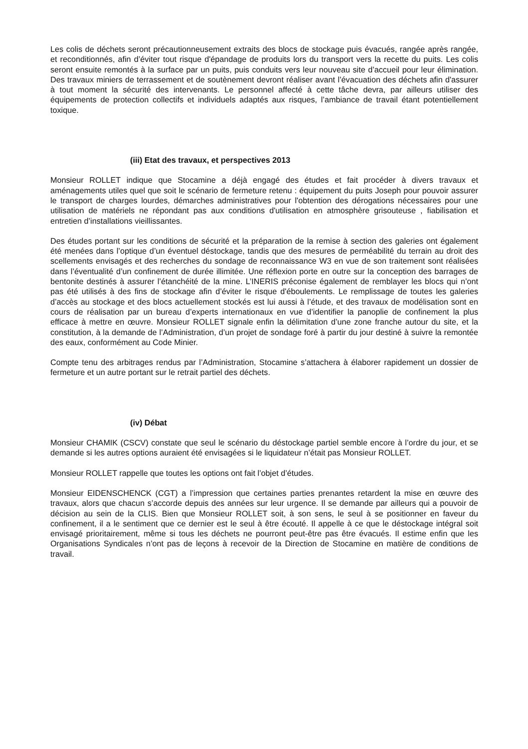Les colis de déchets seront précautionneusement extraits des blocs de stockage puis évacués, rangée après rangée, et reconditionnés, afin d’éviter tout risque d'épandage de produits lors du transport vers la recette du puits. Les colis seront ensuite remontés à la surface par un puits, puis conduits vers leur nouveau site d’accueil pour leur élimination. Des travaux miniers de terrassement et de soutènement devront réaliser avant l’évacuation des déchets afin d'assurer à tout moment la sécurité des intervenants. Le personnel affecté à cette tâche devra, par ailleurs utiliser des équipements de protection collectifs et individuels adaptés aux risques, l’ambiance de travail étant potentiellement toxique.
(iii) Etat des travaux, et perspectives 2013
Monsieur ROLLET indique que Stocamine a déjà engagé des études et fait procéder à divers travaux et aménagements utiles quel que soit le scénario de fermeture retenu : équipement du puits Joseph pour pouvoir assurer le transport de charges lourdes, démarches administratives pour l'obtention des dérogations nécessaires pour une utilisation de matériels ne répondant pas aux conditions d'utilisation en atmosphère grisouteuse , fiabilisation et entretien d’installations vieillissantes.
Des études portant sur les conditions de sécurité et la préparation de la remise à section des galeries ont également été menées dans l’optique d’un éventuel déstockage, tandis que des mesures de perméabilité du terrain au droit des scellements envisagés et des recherches du sondage de reconnaissance W3 en vue de son traitement sont réalisées dans l’éventualité d’un confinement de durée illimitée. Une réflexion porte en outre sur la conception des barrages de bentonite destinés à assurer l’étanchéité de la mine. L’INERIS préconise également de remblayer les blocs qui n’ont pas été utilisés à des fins de stockage afin d’éviter le risque d'éboulements. Le remplissage de toutes les galeries d’accès au stockage et des blocs actuellement stockés est lui aussi à l’étude, et des travaux de modélisation sont en cours de réalisation par un bureau d’experts internationaux en vue d’identifier la panoplie de confinement la plus efficace à mettre en œuvre. Monsieur ROLLET signale enfin la délimitation d’une zone franche autour du site, et la constitution, à la demande de l’Administration, d’un projet de sondage foré à partir du jour destiné à suivre la remontée des eaux, conformément au Code Minier.
Compte tenu des arbitrages rendus par l’Administration, Stocamine s’attachera à élaborer rapidement un dossier de fermeture et un autre portant sur le retrait partiel des déchets.
(iv) Débat
Monsieur CHAMIK (CSCV) constate que seul le scénario du déstockage partiel semble encore à l’ordre du jour, et se demande si les autres options auraient été envisagées si le liquidateur n’était pas Monsieur ROLLET.
Monsieur ROLLET rappelle que toutes les options ont fait l’objet d’études.
Monsieur EIDENSCHENCK (CGT) a l’impression que certaines parties prenantes retardent la mise en œuvre des travaux, alors que chacun s’accorde depuis des années sur leur urgence. Il se demande par ailleurs qui a pouvoir de décision au sein de la CLIS. Bien que Monsieur ROLLET soit, à son sens, le seul à se positionner en faveur du confinement, il a le sentiment que ce dernier est le seul à être écouté. Il appelle à ce que le déstockage intégral soit envisagé prioritairement, même si tous les déchets ne pourront peut-être pas être évacués. Il estime enfin que les Organisations Syndicales n’ont pas de leçons à recevoir de la Direction de Stocamine en matière de conditions de travail.